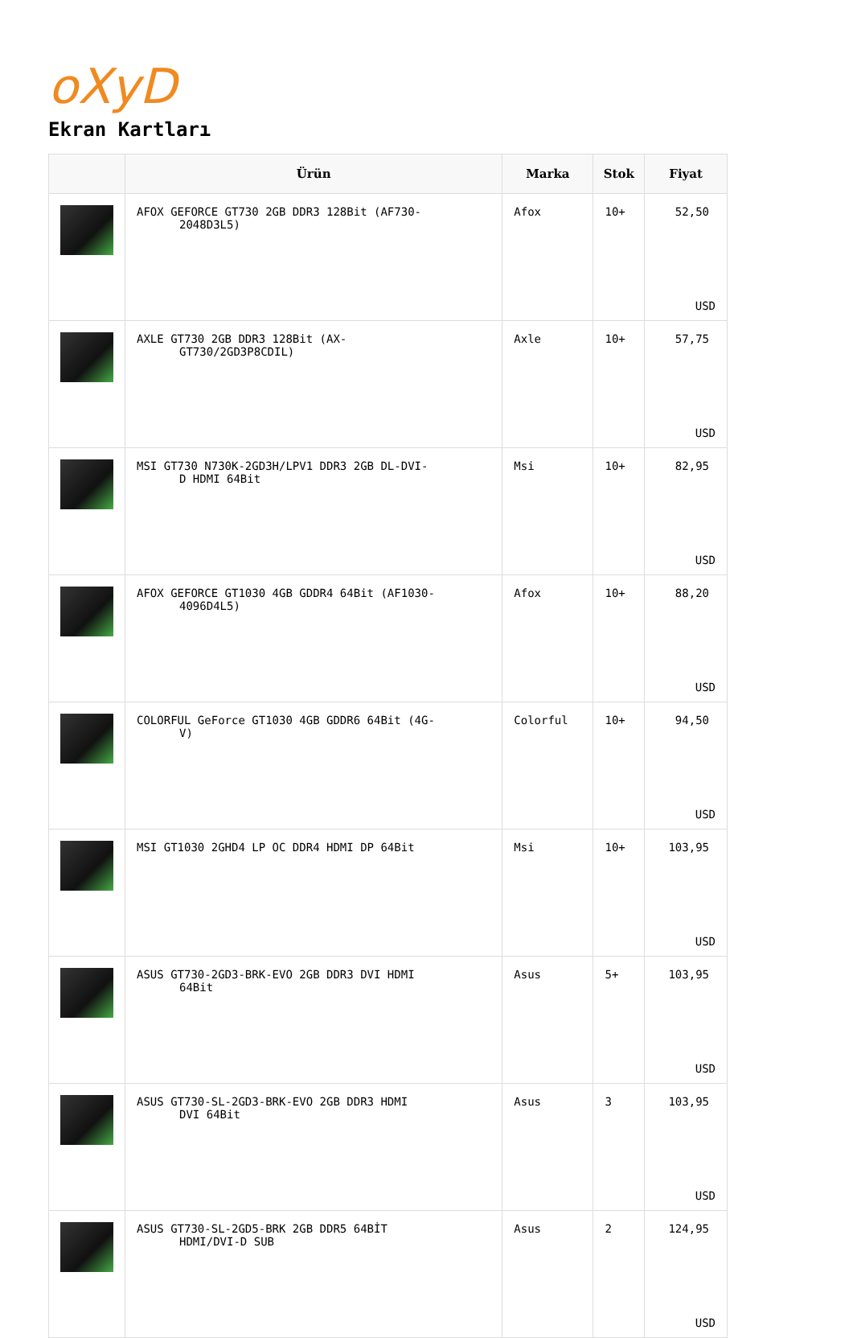oXyD
Ekran Kartları
| | Ürün | Marka | Stok | Fiyat |
| --- | --- | --- | --- | --- |
| | AFOX GEFORCE GT730 2GB DDR3 128Bit (AF730- 2048D3L5) | Afox | 10+ | 52,50 USD |
| | AXLE GT730 2GB DDR3 128Bit (AX- GT730/2GD3P8CDIL) | Axle | 10+ | 57,75 USD |
| | MSI GT730 N730K-2GD3H/LPV1 DDR3 2GB DL-DVI- D HDMI 64Bit | Msi | 10+ | 82,95 USD |
| | AFOX GEFORCE GT1030 4GB GDDR4 64Bit (AF1030- 4096D4L5) | Afox | 10+ | 88,20 USD |
| | COLORFUL GeForce GT1030 4GB GDDR6 64Bit (4G- V) | Colorful | 10+ | 94,50 USD |
| | MSI GT1030 2GHD4 LP OC DDR4 HDMI DP 64Bit | Msi | 10+ | 103,95 USD |
| | ASUS GT730-2GD3-BRK-EVO 2GB DDR3 DVI HDMI 64Bit | Asus | 5+ | 103,95 USD |
| | ASUS GT730-SL-2GD3-BRK-EVO 2GB DDR3 HDMI DVI 64Bit | Asus | 3 | 103,95 USD |
| | ASUS GT730-SL-2GD5-BRK 2GB DDR5 64BİT HDMI/DVI-D SUB | Asus | 2 | 124,95 USD |